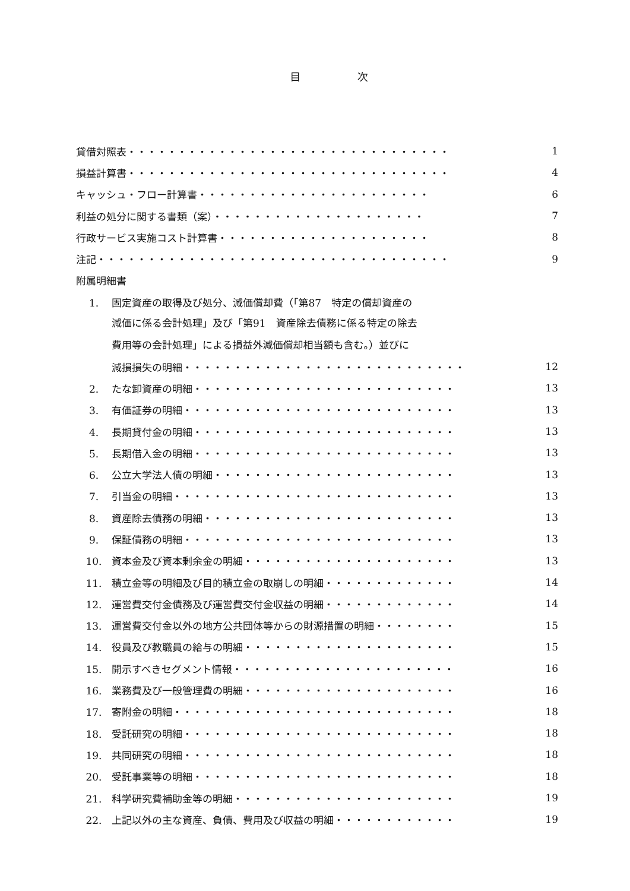目 次
貸借対照表・・・・・・・・・・・・・・・・・・・・・・・・・・・・・・・・ 1
損益計算書・・・・・・・・・・・・・・・・・・・・・・・・・・・・・・・・ 4
キャッシュ・フロー計算書・・・・・・・・・・・・・・・・・・・・・・・ 6
利益の処分に関する書類（案）・・・・・・・・・・・・・・・・・・・・・ 7
行政サービス実施コスト計算書・・・・・・・・・・・・・・・・・・・・・ 8
注記・・・・・・・・・・・・・・・・・・・・・・・・・・・・・・・・・・・ 9
附属明細書
1. 固定資産の取得及び処分、減価償却費（「第87　特定の償却資産の
減価に係る会計処理」及び「第91　資産除去債務に係る特定の除去
費用等の会計処理」による損益外減価償却相当額も含む。）並びに
減損損失の明細・・・・・・・・・・・・・・・・・・・・・・・・・・・・ 12
2. たな卸資産の明細・・・・・・・・・・・・・・・・・・・・・・・・・・ 13
3. 有価証券の明細・・・・・・・・・・・・・・・・・・・・・・・・・・・ 13
4. 長期貸付金の明細・・・・・・・・・・・・・・・・・・・・・・・・・・ 13
5. 長期借入金の明細・・・・・・・・・・・・・・・・・・・・・・・・・・ 13
6. 公立大学法人債の明細・・・・・・・・・・・・・・・・・・・・・・・・ 13
7. 引当金の明細・・・・・・・・・・・・・・・・・・・・・・・・・・・・ 13
8. 資産除去債務の明細・・・・・・・・・・・・・・・・・・・・・・・・・ 13
9. 保証債務の明細・・・・・・・・・・・・・・・・・・・・・・・・・・・ 13
10. 資本金及び資本剰余金の明細・・・・・・・・・・・・・・・・・・・・・ 13
11. 積立金等の明細及び目的積立金の取崩しの明細・・・・・・・・・・・・・ 14
12. 運営費交付金債務及び運営費交付金収益の明細・・・・・・・・・・・・・ 14
13. 運営費交付金以外の地方公共団体等からの財源措置の明細・・・・・・・・ 15
14. 役員及び教職員の給与の明細・・・・・・・・・・・・・・・・・・・・・ 15
15. 開示すべきセグメント情報・・・・・・・・・・・・・・・・・・・・・・ 16
16. 業務費及び一般管理費の明細・・・・・・・・・・・・・・・・・・・・・ 16
17. 寄附金の明細・・・・・・・・・・・・・・・・・・・・・・・・・・・・ 18
18. 受託研究の明細・・・・・・・・・・・・・・・・・・・・・・・・・・・ 18
19. 共同研究の明細・・・・・・・・・・・・・・・・・・・・・・・・・・・ 18
20. 受託事業等の明細・・・・・・・・・・・・・・・・・・・・・・・・・・ 18
21. 科学研究費補助金等の明細・・・・・・・・・・・・・・・・・・・・・・ 19
22. 上記以外の主な資産、負債、費用及び収益の明細・・・・・・・・・・・・ 19